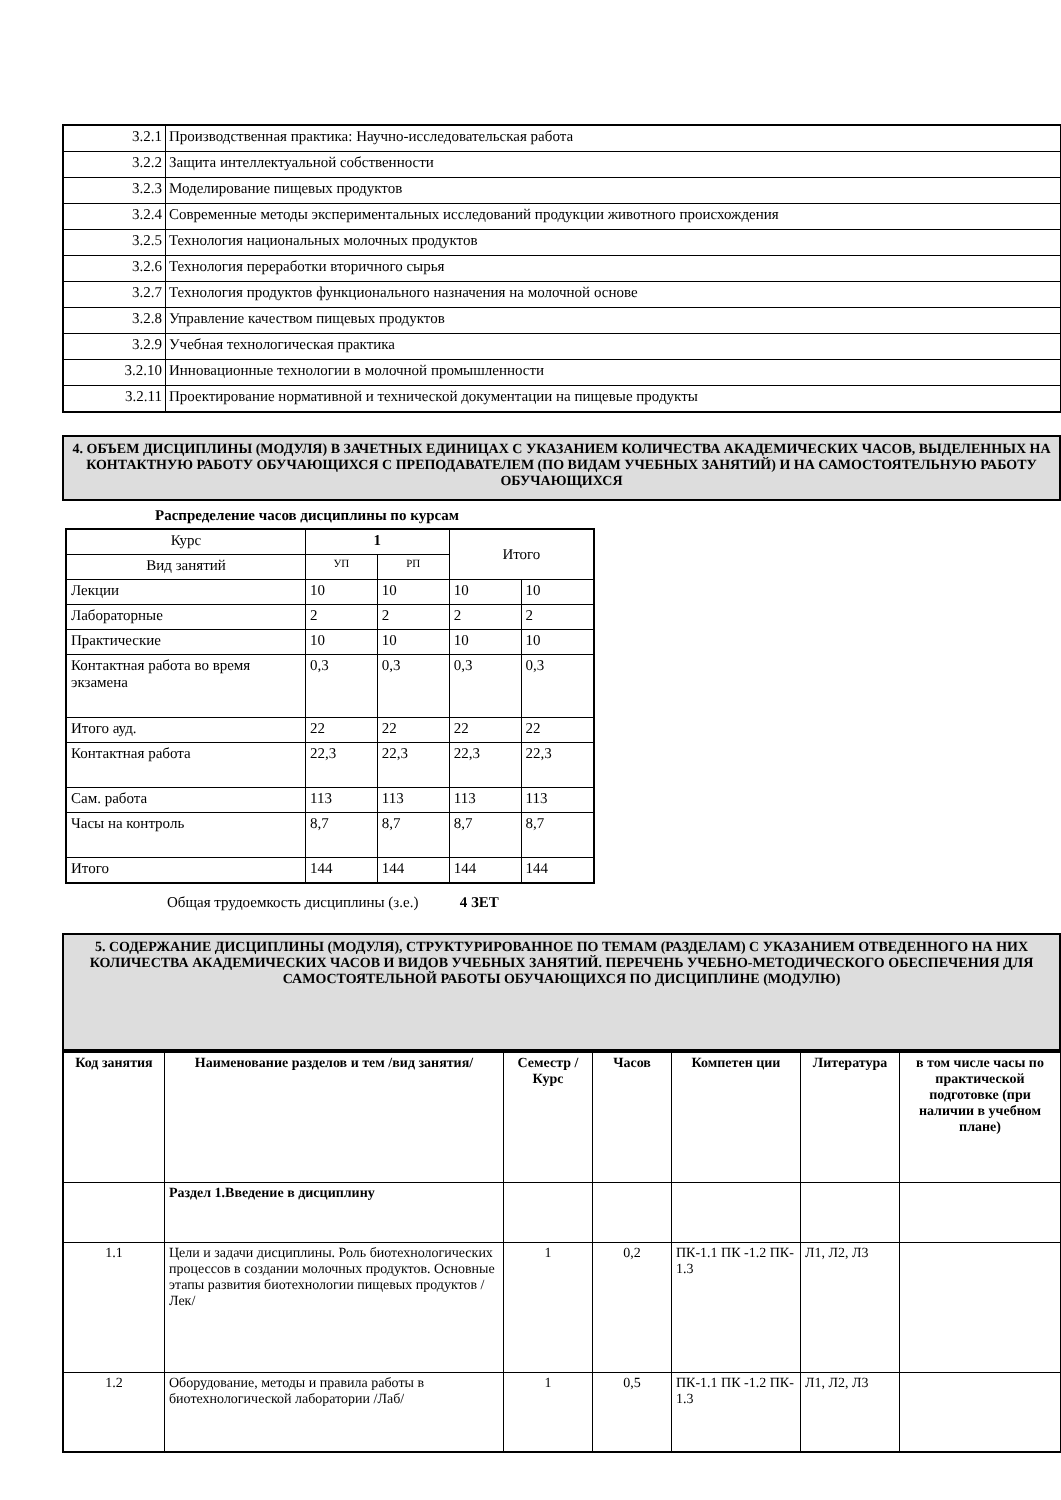| 3.2.1 | Производственная практика: Научно-исследовательская работа |
| 3.2.2 | Защита интеллектуальной собственности |
| 3.2.3 | Моделирование пищевых продуктов |
| 3.2.4 | Современные методы экспериментальных исследований продукции животного происхождения |
| 3.2.5 | Технология национальных молочных продуктов |
| 3.2.6 | Технология переработки вторичного сырья |
| 3.2.7 | Технология продуктов функционального назначения на молочной основе |
| 3.2.8 | Управление качеством пищевых продуктов |
| 3.2.9 | Учебная технологическая практика |
| 3.2.10 | Инновационные технологии в молочной промышленности |
| 3.2.11 | Проектирование нормативной и технической документации на пищевые продукты |
4. ОБЪЕМ ДИСЦИПЛИНЫ (МОДУЛЯ) В ЗАЧЕТНЫХ ЕДИНИЦАХ С УКАЗАНИЕМ КОЛИЧЕСТВА АКАДЕМИЧЕСКИХ ЧАСОВ, ВЫДЕЛЕННЫХ НА КОНТАКТНУЮ РАБОТУ ОБУЧАЮЩИХСЯ С ПРЕПОДАВАТЕЛЕМ (ПО ВИДАМ УЧЕБНЫХ ЗАНЯТИЙ) И НА САМОСТОЯТЕЛЬНУЮ РАБОТУ ОБУЧАЮЩИХСЯ
Распределение часов дисциплины по курсам
| Курс | 1 | | Итого | |
| Вид занятий | УП | РП | | |
| Лекции | 10 | 10 | 10 | 10 |
| Лабораторные | 2 | 2 | 2 | 2 |
| Практические | 10 | 10 | 10 | 10 |
| Контактная работа во время экзамена | 0,3 | 0,3 | 0,3 | 0,3 |
| Итого ауд. | 22 | 22 | 22 | 22 |
| Контактная работа | 22,3 | 22,3 | 22,3 | 22,3 |
| Сам. работа | 113 | 113 | 113 | 113 |
| Часы на контроль | 8,7 | 8,7 | 8,7 | 8,7 |
| Итого | 144 | 144 | 144 | 144 |
Общая трудоемкость дисциплины (з.е.) 4 ЗЕТ
5. СОДЕРЖАНИЕ ДИСЦИПЛИНЫ (МОДУЛЯ), СТРУКТУРИРОВАННОЕ ПО ТЕМАМ (РАЗДЕЛАМ) С УКАЗАНИЕМ ОТВЕДЕННОГО НА НИХ КОЛИЧЕСТВА АКАДЕМИЧЕСКИХ ЧАСОВ И ВИДОВ УЧЕБНЫХ ЗАНЯТИЙ. ПЕРЕЧЕНЬ УЧЕБНО-МЕТОДИЧЕСКОГО ОБЕСПЕЧЕНИЯ ДЛЯ САМОСТОЯТЕЛЬНОЙ РАБОТЫ ОБУЧАЮЩИХСЯ ПО ДИСЦИПЛИНЕ (МОДУЛЮ)
| Код занятия | Наименование разделов и тем /вид занятия/ | Семестр / Курс | Часов | Компетен ции | Литература | в том числе часы по практической подготовке (при наличии в учебном плане) |
| --- | --- | --- | --- | --- | --- | --- |
| | Раздел 1.Введение в дисциплину | | | | | |
| 1.1 | Цели и задачи дисциплины. Роль биотехнологических процессов в создании молочных продуктов. Основные этапы развития биотехнологии пищевых продуктов /Лек/ | 1 | 0,2 | ПК-1.1 ПК -1.2 ПК- 1.3 | Л1, Л2, Л3 | |
| 1.2 | Оборудование, методы и правила работы в биотехнологической лаборатории /Лаб/ | 1 | 0,5 | ПК-1.1 ПК -1.2 ПК- 1.3 | Л1, Л2, Л3 | |